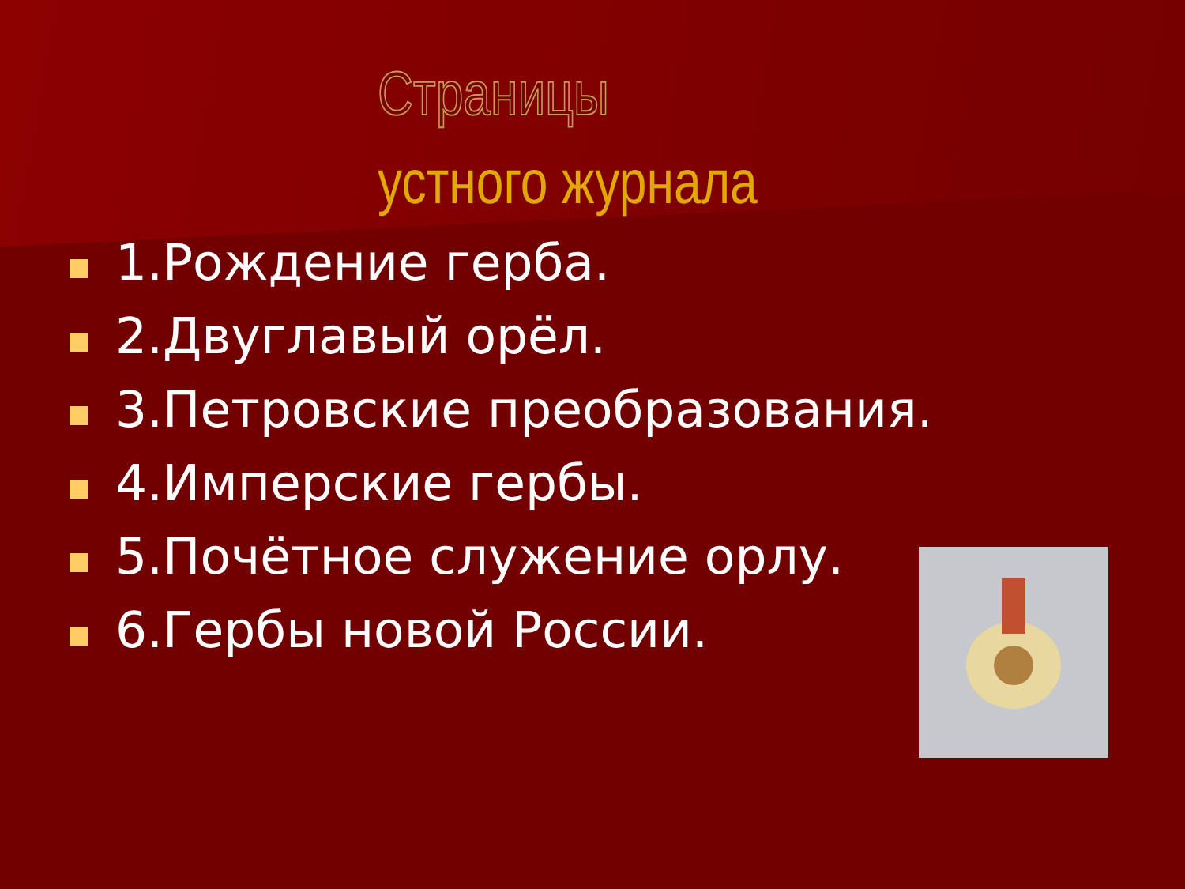Страницы
устного журнала
1.Рождение герба.
2.Двуглавый орёл.
3.Петровские преобразования.
4.Имперские гербы.
5.Почётное служение орлу.
6.Гербы новой России.